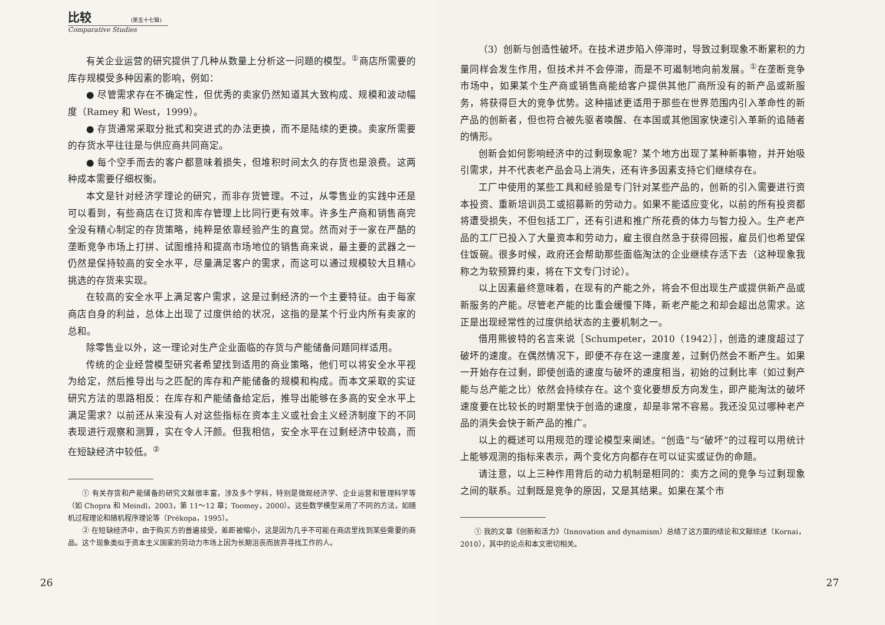比较 (第五十七辑)
Comparative Studies
有关企业运营的研究提供了几种从数量上分析这一问题的模型。<sup>①</sup>商店所需要的库存规模受多种因素的影响，例如：
● 尽管需求存在不确定性，但优秀的卖家仍然知道其大致构成、规模和波动幅度（Ramey 和 West，1999）。
● 存货通常采取分批式和突进式的办法更换，而不是陆续的更换。卖家所需要的存货水平往往是与供应商共同商定。
● 每个空手而去的客户都意味着损失，但堆积时间太久的存货也是浪费。这两种成本需要仔细权衡。
本文是针对经济学理论的研究，而非存货管理。不过，从零售业的实践中还是可以看到，有些商店在订货和库存管理上比同行更有效率。许多生产商和销售商完全没有精心制定的存货策略，纯粹是依靠经验产生的直觉。然而对于一家在严酷的垄断竞争市场上打拼、试图维持和提高市场地位的销售商来说，最主要的武器之一仍然是保持较高的安全水平，尽量满足客户的需求，而这可以通过规模较大且精心挑选的存货来实现。
在较高的安全水平上满足客户需求，这是过剩经济的一个主要特征。由于每家商店自身的利益，总体上出现了过度供给的状况，这指的是某个行业内所有卖家的总和。
除零售业以外，这一理论对生产企业面临的存货与产能储备问题同样适用。
传统的企业经营模型研究者希望找到适用的商业策略，他们可以将安全水平视为给定，然后推导出与之匹配的库存和产能储备的规模和构成。而本文采取的实证研究方法的思路相反：在库存和产能储备给定后，推导出能够在多高的安全水平上满足需求？以前还从来没有人对这些指标在资本主义或社会主义经济制度下的不同表现进行观察和测算，实在令人汗颜。但我相信，安全水平在过剩经济中较高，而在短缺经济中较低。<sup>②</sup>
① 有关存货和产能储备的研究文献很丰富，涉及多个学科，特别是微观经济学、企业运营和管理科学等（如 Chopra 和 Meindl，2003，第 11～12 章；Toomey，2000）。这些数学模型采用了不同的方法，如随机过程理论和随机程序理论等（Prékopa，1995）。
② 在短缺经济中，由于购买方的普遍接受，差距被缩小，这是因为几乎不可能在商店里找到某些需要的商品。这个现象类似于资本主义国家的劳动力市场上因为长期沮丧而放弃寻找工作的人。
26
（3）创新与创造性破坏。在技术进步陷入停滞时，导致过剩现象不断累积的力量同样会发生作用，但技术并不会停滞，而是不可遏制地向前发展。<sup>①</sup>在垄断竞争市场中，如果某个生产商或销售商能给客户提供其他厂商所没有的新产品或新服务，将获得巨大的竞争优势。这种描述更适用于那些在世界范围内引入革命性的新产品的创新者，但也符合被先驱者唤醒、在本国或其他国家快速引入革新的追随者的情形。
创新会如何影响经济中的过剩现象呢？某个地方出现了某种新事物，并开始吸引需求，并不代表老产品会马上消失，还有许多因素支持它们继续存在。
工厂中使用的某些工具和经验是专门针对某些产品的，创新的引入需要进行资本投资、重新培训员工或招募新的劳动力。如果不能适应变化，以前的所有投资都将遭受损失，不但包括工厂，还有引进和推广所花费的体力与智力投入。生产老产品的工厂已投入了大量资本和劳动力，雇主很自然急于获得回报，雇员们也希望保住饭碗。很多时候，政府还会帮助那些面临淘汰的企业继续存活下去（这种现象我称之为软预算约束，将在下文专门讨论）。
以上因素最终意味着，在现有的产能之外，将会不但出现生产或提供新产品或新服务的产能。尽管老产能的比重会缓慢下降，新老产能之和却会超出总需求。这正是出现经常性的过度供给状态的主要机制之一。
借用熊彼特的名言来说［Schumpeter，2010（1942）］，创造的速度超过了破坏的速度。在偶然情况下，即便不存在这一速度差，过剩仍然会不断产生。如果一开始存在过剩，即使创造的速度与破坏的速度相当，初始的过剩比率（如过剩产能与总产能之比）依然会持续存在。这个变化要想反方向发生，即产能淘汰的破坏速度要在比较长的时期里快于创造的速度，却是非常不容易。我还没见过哪种老产品的消失会快于新产品的推广。
以上的概述可以用规范的理论模型来阐述。“创造”与“破坏”的过程可以用统计上能够观测的指标来表示，两个变化方向都存在可以证实或证伪的命题。
请注意，以上三种作用背后的动力机制是相同的：卖方之间的竞争与过剩现象之间的联系。过剩既是竞争的原因，又是其结果。如果在某个市
① 我的文章《创新和活力》（Innovation and dynamism）总结了这方面的结论和文献综述（Kornai，2010），其中的论点和本文密切相关。
27